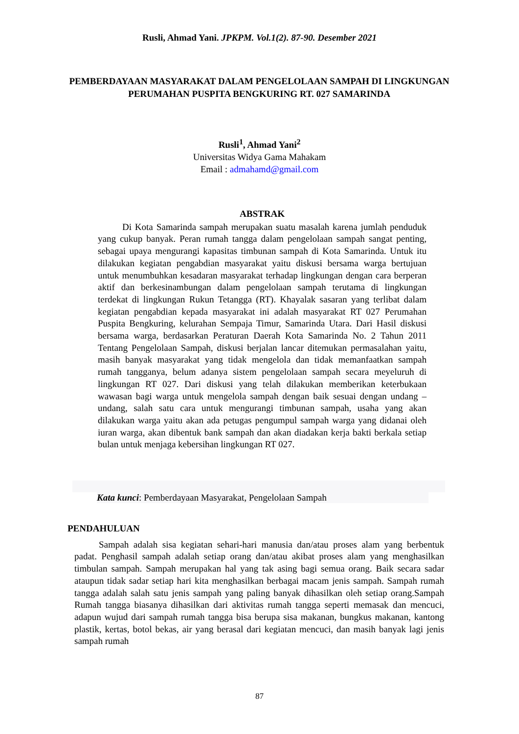Rusli, Ahmad Yani. JPKPM. Vol.1(2). 87-90. Desember 2021
PEMBERDAYAAN MASYARAKAT DALAM PENGELOLAAN SAMPAH DI LINGKUNGAN PERUMAHAN PUSPITA BENGKURING RT. 027 SAMARINDA
Rusli<sup>1</sup>, Ahmad Yani<sup>2</sup>
Universitas Widya Gama Mahakam
Email : admahamd@gmail.com
ABSTRAK
Di Kota Samarinda sampah merupakan suatu masalah karena jumlah penduduk yang cukup banyak. Peran rumah tangga dalam pengelolaan sampah sangat penting, sebagai upaya mengurangi kapasitas timbunan sampah di Kota Samarinda. Untuk itu dilakukan kegiatan pengabdian masyarakat yaitu diskusi bersama warga bertujuan untuk menumbuhkan kesadaran masyarakat terhadap lingkungan dengan cara berperan aktif dan berkesinambungan dalam pengelolaan sampah terutama di lingkungan terdekat di lingkungan Rukun Tetangga (RT). Khayalak sasaran yang terlibat dalam kegiatan pengabdian kepada masyarakat ini adalah masyarakat RT 027 Perumahan Puspita Bengkuring, kelurahan Sempaja Timur, Samarinda Utara. Dari Hasil diskusi bersama warga, berdasarkan Peraturan Daerah Kota Samarinda No. 2 Tahun 2011 Tentang Pengelolaan Sampah, diskusi berjalan lancar ditemukan permasalahan yaitu, masih banyak masyarakat yang tidak mengelola dan tidak memanfaatkan sampah rumah tangganya, belum adanya sistem pengelolaan sampah secara meyeluruh di lingkungan RT 027. Dari diskusi yang telah dilakukan memberikan keterbukaan wawasan bagi warga untuk mengelola sampah dengan baik sesuai dengan undang – undang, salah satu cara untuk mengurangi timbunan sampah, usaha yang akan dilakukan warga yaitu akan ada petugas pengumpul sampah warga yang didanai oleh iuran warga, akan dibentuk bank sampah dan akan diadakan kerja bakti berkala setiap bulan untuk menjaga kebersihan lingkungan RT 027.
Kata kunci: Pemberdayaan Masyarakat, Pengelolaan Sampah
PENDAHULUAN
Sampah adalah sisa kegiatan sehari-hari manusia dan/atau proses alam yang berbentuk padat. Penghasil sampah adalah setiap orang dan/atau akibat proses alam yang menghasilkan timbulan sampah. Sampah merupakan hal yang tak asing bagi semua orang. Baik secara sadar ataupun tidak sadar setiap hari kita menghasilkan berbagai macam jenis sampah. Sampah rumah tangga adalah salah satu jenis sampah yang paling banyak dihasilkan oleh setiap orang.Sampah Rumah tangga biasanya dihasilkan dari aktivitas rumah tangga seperti memasak dan mencuci, adapun wujud dari sampah rumah tangga bisa berupa sisa makanan, bungkus makanan, kantong plastik, kertas, botol bekas, air yang berasal dari kegiatan mencuci, dan masih banyak lagi jenis sampah rumah
87